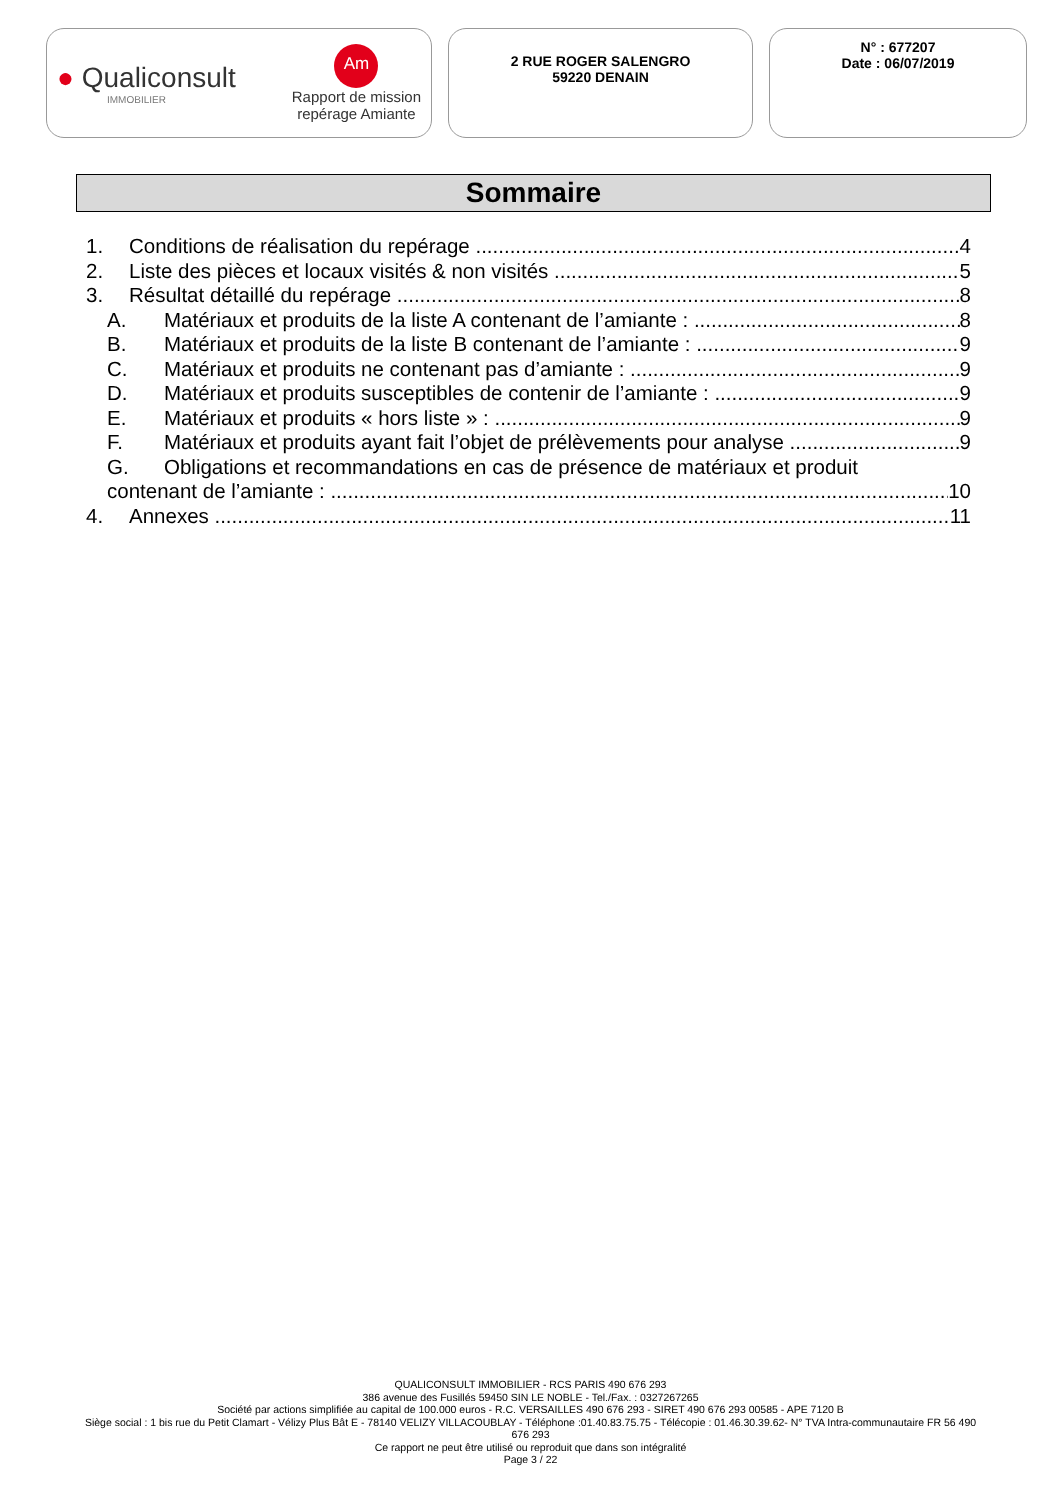● Qualiconsult
IMMOBILIER
Am
Rapport de mission
repérage Amiante
2 RUE ROGER SALENGRO
59220 DENAIN
N° : 677207
Date : 06/07/2019
Sommaire
1. Conditions de réalisation du repérage 4
2. Liste des pièces et locaux visités & non visités 5
3. Résultat détaillé du repérage 8
A. Matériaux et produits de la liste A contenant de l’amiante : 8
B. Matériaux et produits de la liste B contenant de l’amiante : 9
C. Matériaux et produits ne contenant pas d’amiante : 9
D. Matériaux et produits susceptibles de contenir de l’amiante : 9
E. Matériaux et produits « hors liste » : 9
F. Matériaux et produits ayant fait l’objet de prélèvements pour analyse 9
G. Obligations et recommandations en cas de présence de matériaux et produit
contenant de l’amiante : 10
4. Annexes 11
QUALICONSULT IMMOBILIER - RCS PARIS 490 676 293
386 avenue des Fusillés 59450 SIN LE NOBLE - Tel./Fax. : 0327267265
Société par actions simplifiée au capital de 100.000 euros - R.C. VERSAILLES 490 676 293 - SIRET 490 676 293 00585 - APE 7120 B
Siège social : 1 bis rue du Petit Clamart - Vélizy Plus Bât E - 78140 VELIZY VILLACOUBLAY - Téléphone :01.40.83.75.75 - Télécopie : 01.46.30.39.62- N° TVA Intra-communautaire FR 56 490 676 293
Ce rapport ne peut être utilisé ou reproduit que dans son intégralité
Page 3 / 22